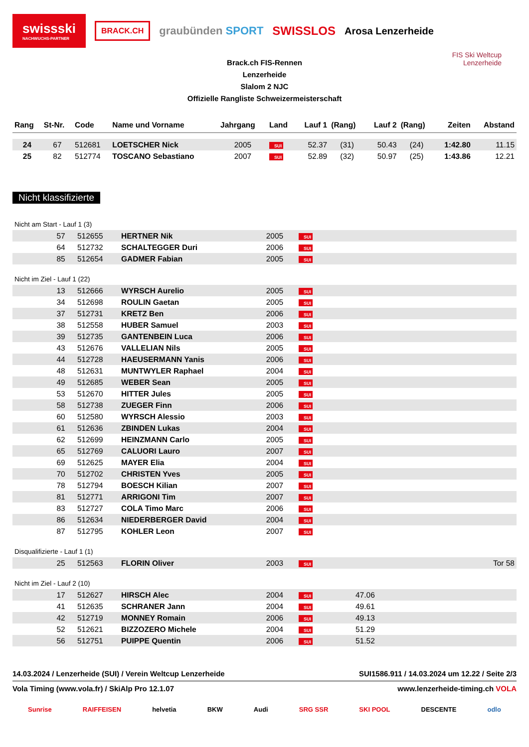swissski
NACHWUCHS-PARTNER
BRACK.CH
graubünden SPORT SWISSLOS
Arosa Lenzerheide
FIS Ski Weltcup
Lenzerheide
Brack.ch FIS-Rennen
Lenzerheide
Slalom 2 NJC
Offizielle Rangliste Schweizermeisterschaft
| Rang | St-Nr. | Code | Name und Vorname | Jahrgang | Land | Lauf 1 | (Rang) | Lauf 2 | (Rang) | Zeiten | Abstand |
| --- | --- | --- | --- | --- | --- | --- | --- | --- | --- | --- | --- |
| 24 | 67 | 512681 | LOETSCHER Nick | 2005 | SUI | 52.37 | (31) | 50.43 | (24) | 1:42.80 | 11.15 |
| 25 | 82 | 512774 | TOSCANO Sebastiano | 2007 | SUI | 52.89 | (32) | 50.97 | (25) | 1:43.86 | 12.21 |
Nicht klassifizierte
| Nicht am Start - Lauf 1 (3) | | | | | | | |
| | 57 | 512655 | HERTNER Nik | 2005 | SUI | | |
| | 64 | 512732 | SCHALTEGGER Duri | 2006 | SUI | | |
| | 85 | 512654 | GADMER Fabian | 2005 | SUI | | |
| Nicht im Ziel - Lauf 1 (22) | | | | | | | |
| | 13 | 512666 | WYRSCH Aurelio | 2005 | SUI | | |
| | 34 | 512698 | ROULIN Gaetan | 2005 | SUI | | |
| | 37 | 512731 | KRETZ Ben | 2006 | SUI | | |
| | 38 | 512558 | HUBER Samuel | 2003 | SUI | | |
| | 39 | 512735 | GANTENBEIN Luca | 2006 | SUI | | |
| | 43 | 512676 | VALLELIAN Nils | 2005 | SUI | | |
| | 44 | 512728 | HAEUSERMANN Yanis | 2006 | SUI | | |
| | 48 | 512631 | MUNTWYLER Raphael | 2004 | SUI | | |
| | 49 | 512685 | WEBER Sean | 2005 | SUI | | |
| | 53 | 512670 | HITTER Jules | 2005 | SUI | | |
| | 58 | 512738 | ZUEGER Finn | 2006 | SUI | | |
| | 60 | 512580 | WYRSCH Alessio | 2003 | SUI | | |
| | 61 | 512636 | ZBINDEN Lukas | 2004 | SUI | | |
| | 62 | 512699 | HEINZMANN Carlo | 2005 | SUI | | |
| | 65 | 512769 | CALUORI Lauro | 2007 | SUI | | |
| | 69 | 512625 | MAYER Elia | 2004 | SUI | | |
| | 70 | 512702 | CHRISTEN Yves | 2005 | SUI | | |
| | 78 | 512794 | BOESCH Kilian | 2007 | SUI | | |
| | 81 | 512771 | ARRIGONI Tim | 2007 | SUI | | |
| | 83 | 512727 | COLA Timo Marc | 2006 | SUI | | |
| | 86 | 512634 | NIEDERBERGER David | 2004 | SUI | | |
| | 87 | 512795 | KOHLER Leon | 2007 | SUI | | |
| Disqualifizierte - Lauf 1 (1) | | | | | | | |
| | 25 | 512563 | FLORIN Oliver | 2003 | SUI | | Tor 58 |
| Nicht im Ziel - Lauf 2 (10) | | | | | | | |
| | 17 | 512627 | HIRSCH Alec | 2004 | SUI | 47.06 | |
| | 41 | 512635 | SCHRANER Jann | 2004 | SUI | 49.61 | |
| | 42 | 512719 | MONNEY Romain | 2006 | SUI | 49.13 | |
| | 52 | 512621 | BIZZOZERO Michele | 2004 | SUI | 51.29 | |
| | 56 | 512751 | PUIPPE Quentin | 2006 | SUI | 51.52 | |
14.03.2024 / Lenzerheide (SUI) / Verein Weltcup Lenzerheide SUI1586.911 / 14.03.2024 um 12.22 / Seite 2/3
Vola Timing (www.vola.fr) / SkiAlp Pro 12.1.07 www.lenzerheide-timing.ch VOLA
Sunrise RAIFFEISEN helvetia BKW Audi SRG SSR SKI POOL DESCENTE odlo